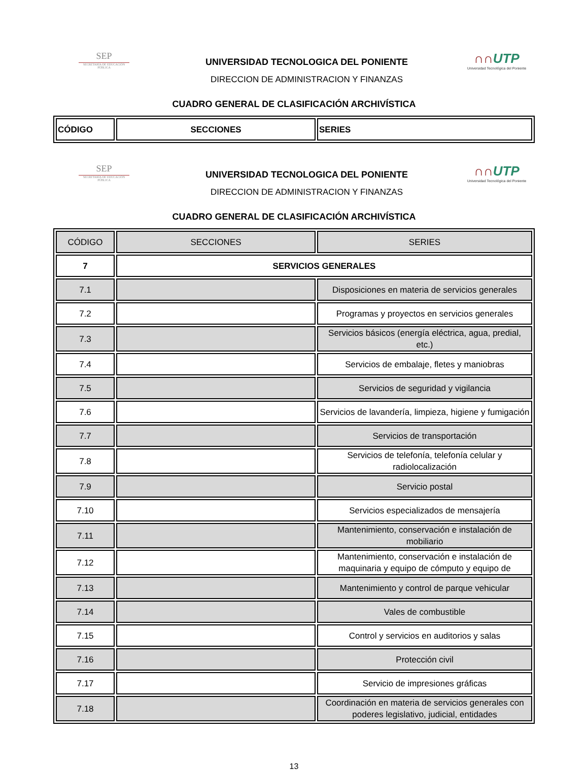SEP
SECRETARÍA DE EDUCACIÓN PÚBLICA
UNIVERSIDAD TECNOLOGICA DEL PONIENTE
DIRECCION DE ADMINISTRACION Y FINANZAS
∩∩UTP
Universidad Tecnológica del Poniente
CUADRO GENERAL DE CLASIFICACIÓN ARCHIVÍSTICA
| CÓDIGO | SECCIONES | SERIES |
SEP
SECRETARÍA DE EDUCACIÓN PÚBLICA
UNIVERSIDAD TECNOLOGICA DEL PONIENTE
DIRECCION DE ADMINISTRACION Y FINANZAS
∩∩UTP
Universidad Tecnológica del Poniente
CUADRO GENERAL DE CLASIFICACIÓN ARCHIVÍSTICA
| | CÓDIGO | SECCIONES | SERIES |
| 7 | SERVICIOS GENERALES | | |
| 7.1 | | Disposiciones en materia de servicios generales | |
| 7.2 | | Programas y proyectos en servicios generales | |
| 7.3 | | Servicios básicos (energía eléctrica, agua, predial, etc.) | |
| 7.4 | | Servicios de embalaje, fletes y maniobras | |
| 7.5 | | Servicios de seguridad y vigilancia | |
| 7.6 | | Servicios de lavandería, limpieza, higiene y fumigación | |
| 7.7 | | Servicios de transportación | |
| 7.8 | | Servicios de telefonía, telefonía celular y radiolocalización | |
| 7.9 | | Servicio postal | |
| 7.10 | | Servicios especializados de mensajería | |
| 7.11 | | Mantenimiento, conservación e instalación de mobiliario | |
| 7.12 | | Mantenimiento, conservación e instalación de maquinaria y equipo de cómputo y equipo de | |
| 7.13 | | Mantenimiento y control de parque vehicular | |
| 7.14 | | Vales de combustible | |
| 7.15 | | Control y servicios en auditorios y salas | |
| 7.16 | | Protección civil | |
| 7.17 | | Servicio de impresiones gráficas | |
| 7.18 | | Coordinación en materia de servicios generales con poderes legislativo, judicial, entidades | |
13